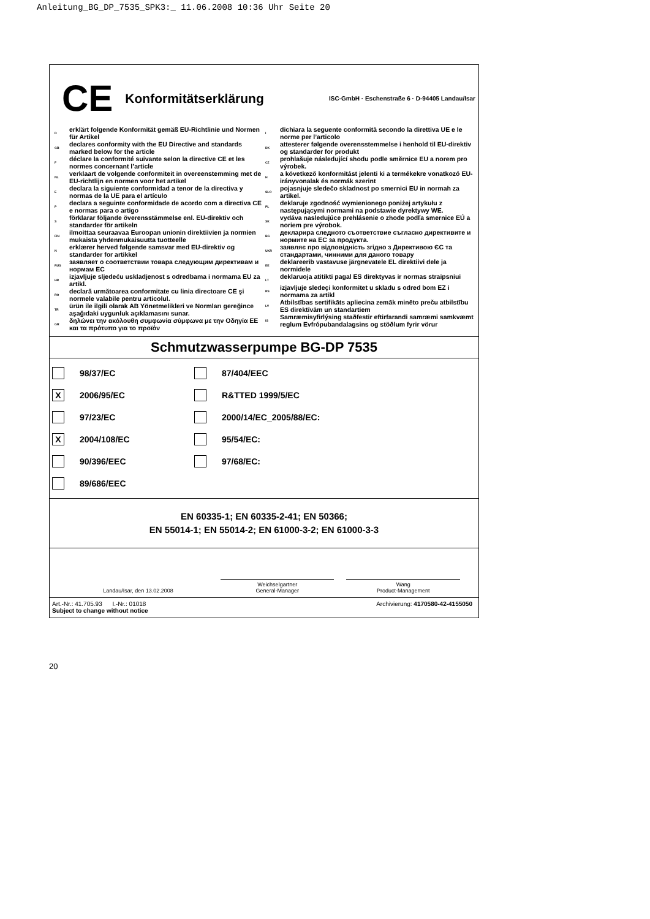Anleitung_BG_DP_7535_SPK3:_ 11.06.2008 10:36 Uhr Seite 20
CE Konformitätserklärung ISC-GmbH · Eschenstraße 6 · D-94405 Landau/Isar
D
erklärt folgende Konformität gemäß EU-Richtlinie und Normen für Artikel
GB
declares conformity with the EU Directive and standards marked below for the article
F
déclare la conformité suivante selon la directive CE et les normes concernant l’article
NL
verklaart de volgende conformiteit in overeenstemming met de EU-richtlijn en normen voor het artikel
E
declara la siguiente conformidad a tenor de la directiva y normas de la UE para el artículo
P
declara a seguinte conformidade de acordo com a directiva CE e normas para o artigo
S
förklarar följande överensstämmelse enl. EU-direktiv och standarder för artikeln
FIN
ilmoittaa seuraavaa Euroopan unionin direktiivien ja normien mukaista yhdenmukaisuutta tuotteelle
N
erklærer herved følgende samsvar med EU-direktiv og standarder for artikkel
RUS
заявляет о соответствии товара следующим директивам и нормам ЕС
HR
izjavljuje sljedeću uskladjenost s odredbama i normama EU za artikl.
RO
declară următoarea conformitate cu linia directoare CE şi normele valabile pentru articolul.
TR
ürün ile ilgili olarak AB Yönetmelikleri ve Normları gereğince aşağıdaki uygunluk açıklamasını sunar.
GR
δηλώνει την ακόλουθη συμφωνία σύμφωνα με την Οδηγία ΕΕ και τα πρότυπο για το προϊόν
I
dichiara la seguente conformità secondo la direttiva UE e le norme per l’articolo
DK
attesterer følgende overensstemmelse i henhold til EU-direktiv og standarder for produkt
CZ
prohlašuje následující shodu podle směrnice EU a norem pro výrobek.
H
a következő konformitást jelenti ki a termékekre vonatkozó EU-irányvonalak és normák szerint
SLO
pojasnjuje sledečo skladnost po smernici EU in normah za artikel.
PL
deklaruje zgodność wymienionego poniżej artykułu z następującymi normami na podstawie dyrektywy WE.
SK
vydáva nasledujúce prehlásenie o zhode podľa smernice EÚ a noriem pre výrobok.
BG
декларира следното съответствие съгласно директивите и нормите на ЕС за продукта.
UKR
заявляє про відповідність згідно з Директивою ЄС та стандартами, чинними для даного товару
EE
deklareerib vastavuse järgnevatele EL direktiivi dele ja normidele
LT
deklaruoja atitikti pagal ES direktyvas ir normas straipsniui
RS
izjavljuje sledeçi konformitet u skladu s odred bom EZ i normama za artikl
LV
Atbilstības sertifikāts apliecina zemāk minēto preču atbilstību ES direktīvām un standartiem
IS
Samræmisyfirlýsing staðfestir eftirfarandi samræmi samkvæmt reglum Evfrópubandalagsins og stöðlum fyrir vörur
Schmutzwasserpumpe BG-DP 7535
98/37/EC
87/404/EEC
X 2006/95/EC
R&TTED 1999/5/EC
97/23/EC
2000/14/EC_2005/88/EC:
X 2004/108/EC
95/54/EC:
90/396/EEC
97/68/EC:
89/686/EEC
EN 60335-1; EN 60335-2-41; EN 50366;
EN 55014-1; EN 55014-2; EN 61000-3-2; EN 61000-3-3
Landau/Isar, den 13.02.2008
Weichselgartner
General-Manager
Wang
Product-Management
Art.-Nr.: 41.705.93 I.-Nr.: 01018 Archivierung: 4170580-42-4155050
Subject to change without notice
20